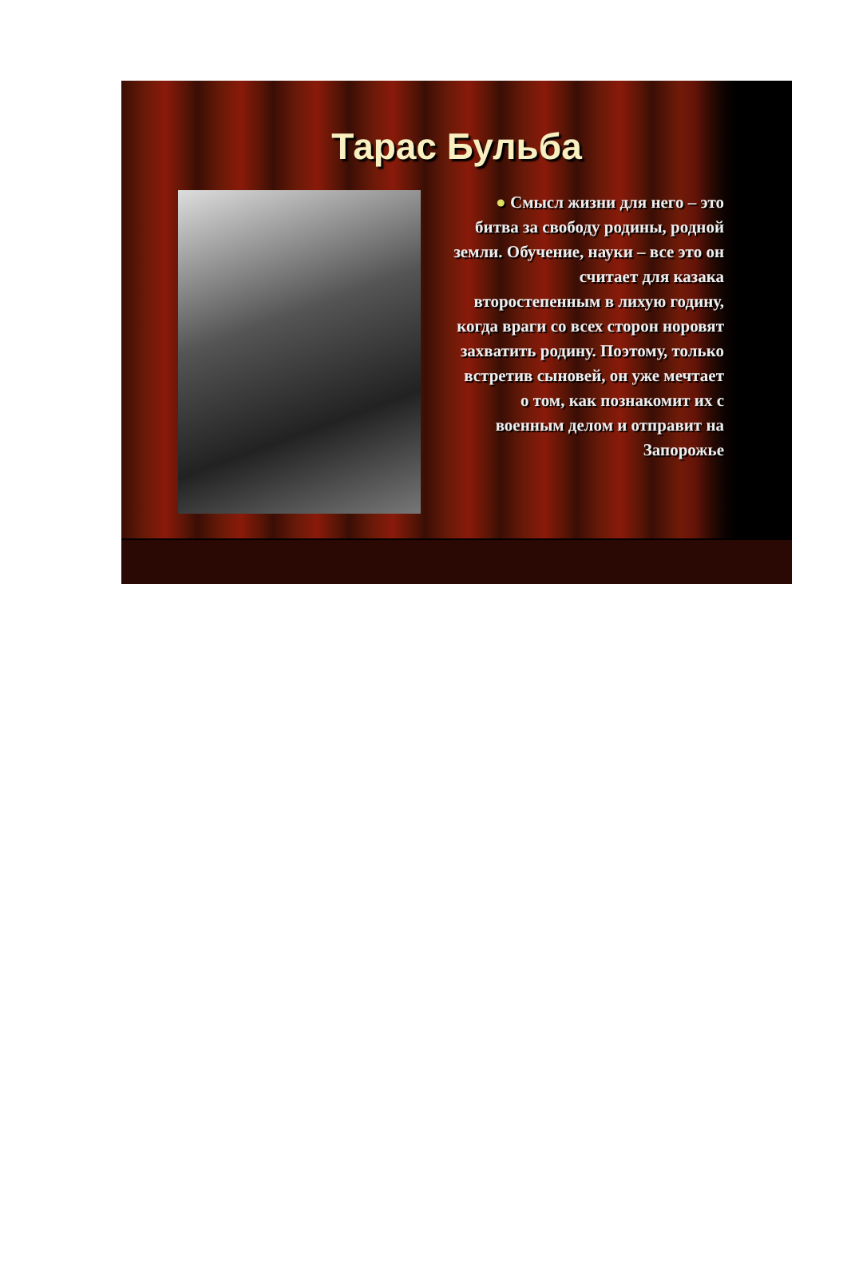Тарас Бульба
● Смысл жизни для него – это битва за свободу родины, родной земли. Обучение, науки – все это он считает для казака второстепенным в лихую годину, когда враги со всех сторон норовят захватить родину. Поэтому, только встретив сыновей, он уже мечтает о том, как познакомит их с военным делом и отправит на Запорожье